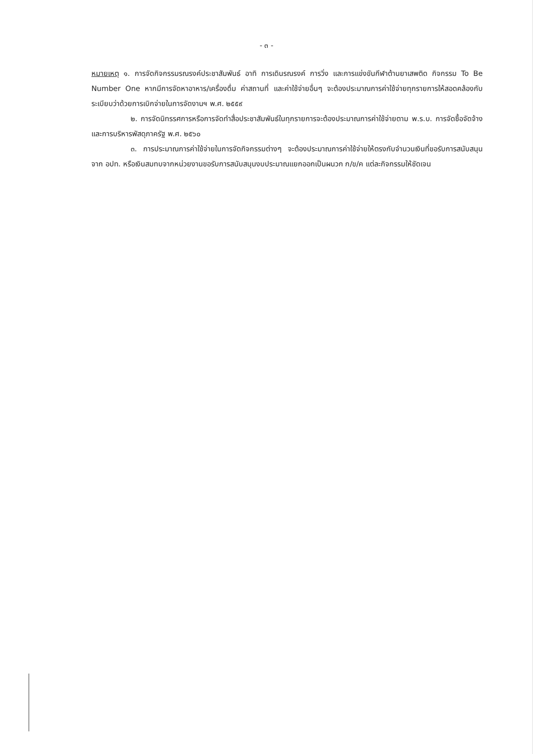- ๓ -
หมายเหตุ ๑. การจัดกิจกรรมรณรงค์ประชาสัมพันธ์ อาทิ การเดินรณรงค์ การวิ่ง และการแข่งขันกีฬาต้านยาเสพติด กิจกรรม To Be Number One หากมีการจัดหาอาหาร/เครื่องดื่ม ค่าสถานที่ และค่าใช้จ่ายอื่นๆ จะต้องประมาณการค่าใช้จ่ายทุกรายการให้สอดคล้องกับระเบียบว่าด้วยการเบิกจ่ายในการจัดงานฯ พ.ศ. ๒๕๕๙
๒. การจัดนิทรรศการหรือการจัดทำสื่อประชาสัมพันธ์ในทุกรายการจะต้องประมาณการค่าใช้จ่ายตาม พ.ร.บ. การจัดซื้อจัดจ้างและการบริหารพัสดุภาครัฐ พ.ศ. ๒๕๖๐
๓. การประมาณการค่าใช้จ่ายในการจัดกิจกรรมต่างๆ จะต้องประมาณการค่าใช้จ่ายให้ตรงกับจำนวนเงินที่ขอรับการสนับสนุนจาก อปท. หรือเงินสมทบจากหน่วยงานขอรับการสนับสนุนงบประมาณแยกออกเป็นผนวก ก/ข/ค แต่ละกิจกรรมให้ชัดเจน